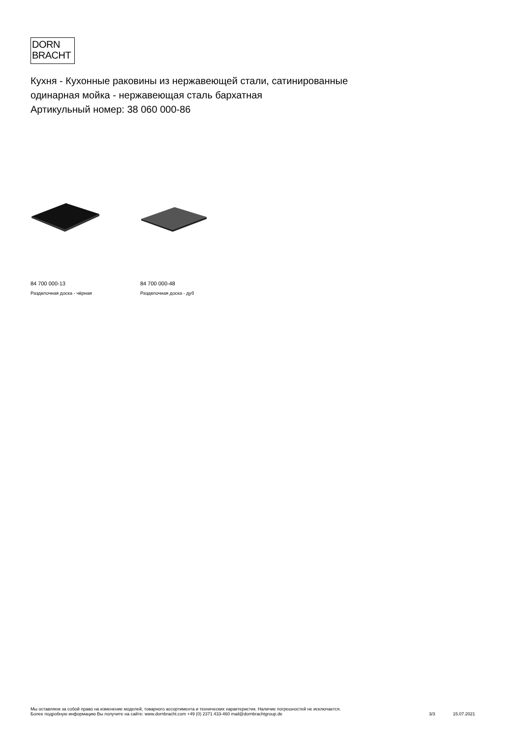DORN
BRACHT
Кухня - Кухонные раковины из нержавеющей стали, сатинированные
одинарная мойка - нержавеющая сталь бархатная
Артикульный номер: 38 060 000-86
84 700 000-13
Разделочная доска - чёрная
84 700 000-48
Разделочная доска - дуб
Мы оставляем за собой право на изменение моделей, товарного ассортимента и технических характеристик. Наличие погрешностей не исключается.
Более подробную информацию Вы получите на сайте: www.dornbracht.com +49 (0) 2371 433-460 mail@dornbrachtgroup.de
3/3 15.07.2021